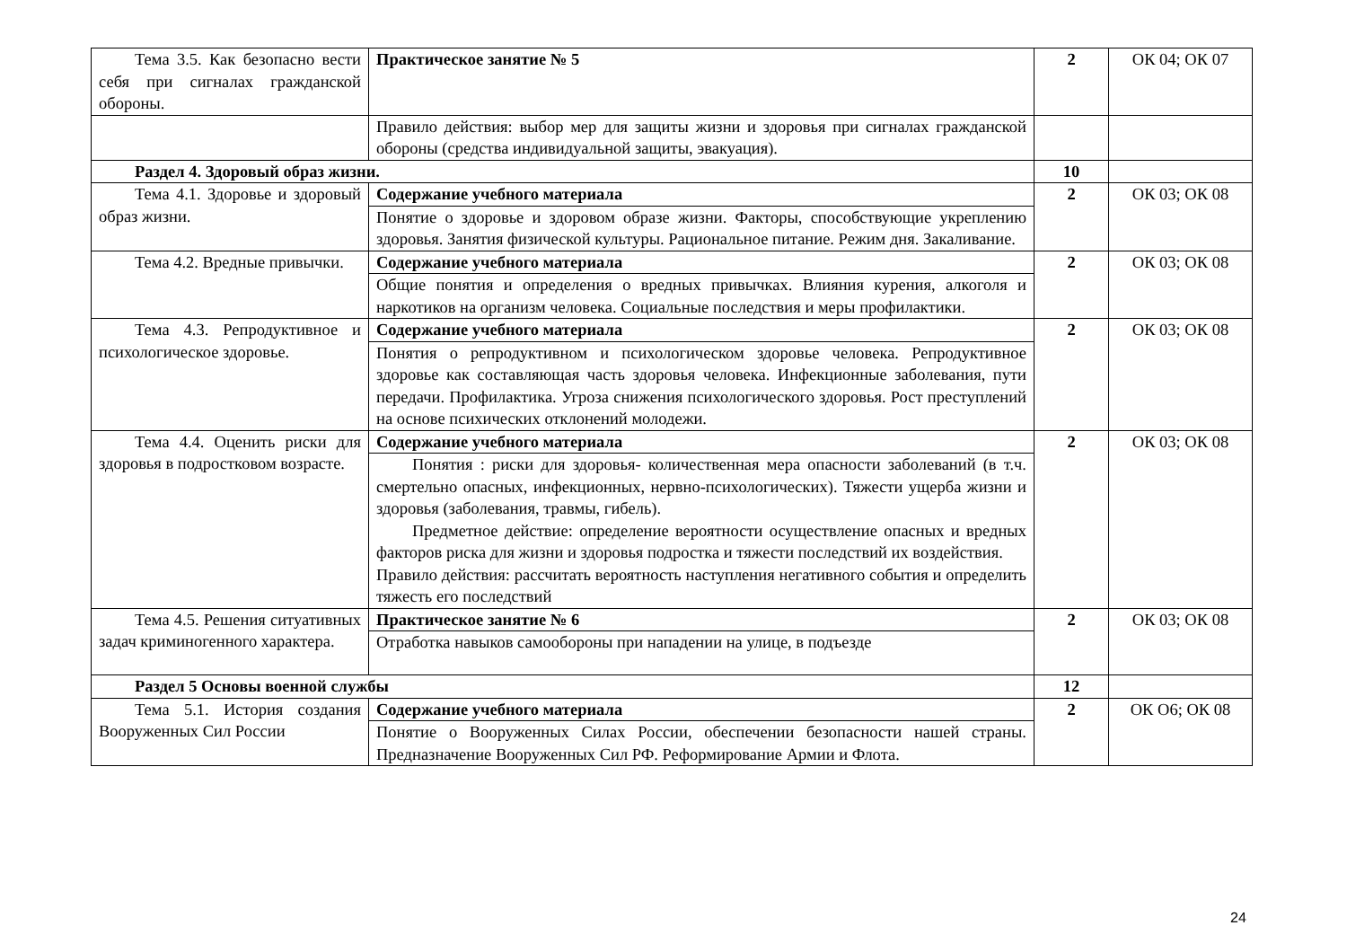| Тема 3.5. Как безопасно вести себя при сигналах гражданской обороны. | Практическое занятие № 5 | 2 | ОК 04; ОК 07 |
| | Правило действия: выбор мер для защиты жизни и здоровья при сигналах гражданской обороны (средства индивидуальной защиты, эвакуация). | | |
| Раздел 4. Здоровый образ жизни. | | 10 | |
| Тема 4.1. Здоровье и здоровый образ жизни. | Содержание учебного материала | 2 | ОК 03; ОК 08 |
| | Понятие о здоровье и здоровом образе жизни. Факторы, способствующие укреплению здоровья. Занятия физической культуры. Рациональное питание. Режим дня. Закаливание. | | |
| Тема 4.2. Вредные привычки. | Содержание учебного материала | 2 | ОК 03; ОК 08 |
| | Общие понятия и определения о вредных привычках. Влияния курения, алкоголя и наркотиков на организм человека. Социальные последствия и меры профилактики. | | |
| Тема 4.3. Репродуктивное и психологическое здоровье. | Содержание учебного материала | 2 | ОК 03; ОК 08 |
| | Понятия о репродуктивном и психологическом здоровье человека. Репродуктивное здоровье как составляющая часть здоровья человека. Инфекционные заболевания, пути передачи. Профилактика. Угроза снижения психологического здоровья. Рост преступлений на основе психических отклонений молодежи. | | |
| Тема 4.4. Оценить риски для здоровья в подростковом возрасте. | Содержание учебного материала | 2 | ОК 03; ОК 08 |
| | Понятия : риски для здоровья- количественная мера опасности заболеваний (в т.ч. смертельно опасных, инфекционных, нервно-психологических). Тяжести ущерба жизни и здоровья (заболевания, травмы, гибель). Предметное действие: определение вероятности осуществление опасных и вредных факторов риска для жизни и здоровья подростка и тяжести последствий их воздействия. Правило действия: рассчитать вероятность наступления негативного события и определить тяжесть его последствий | | |
| Тема 4.5. Решения ситуативных задач криминогенного характера. | Практическое занятие № 6 | 2 | ОК 03; ОК 08 |
| | Отработка навыков самообороны при нападении на улице, в подъезде | | |
| Раздел 5 Основы военной службы | | 12 | |
| Тема 5.1. История создания Вооруженных Сил России | Содержание учебного материала | 2 | ОК О6; ОК 08 |
| | Понятие о Вооруженных Силах России, обеспечении безопасности нашей страны. Предназначение Вооруженных Сил РФ. Реформирование Армии и Флота. | | |
24